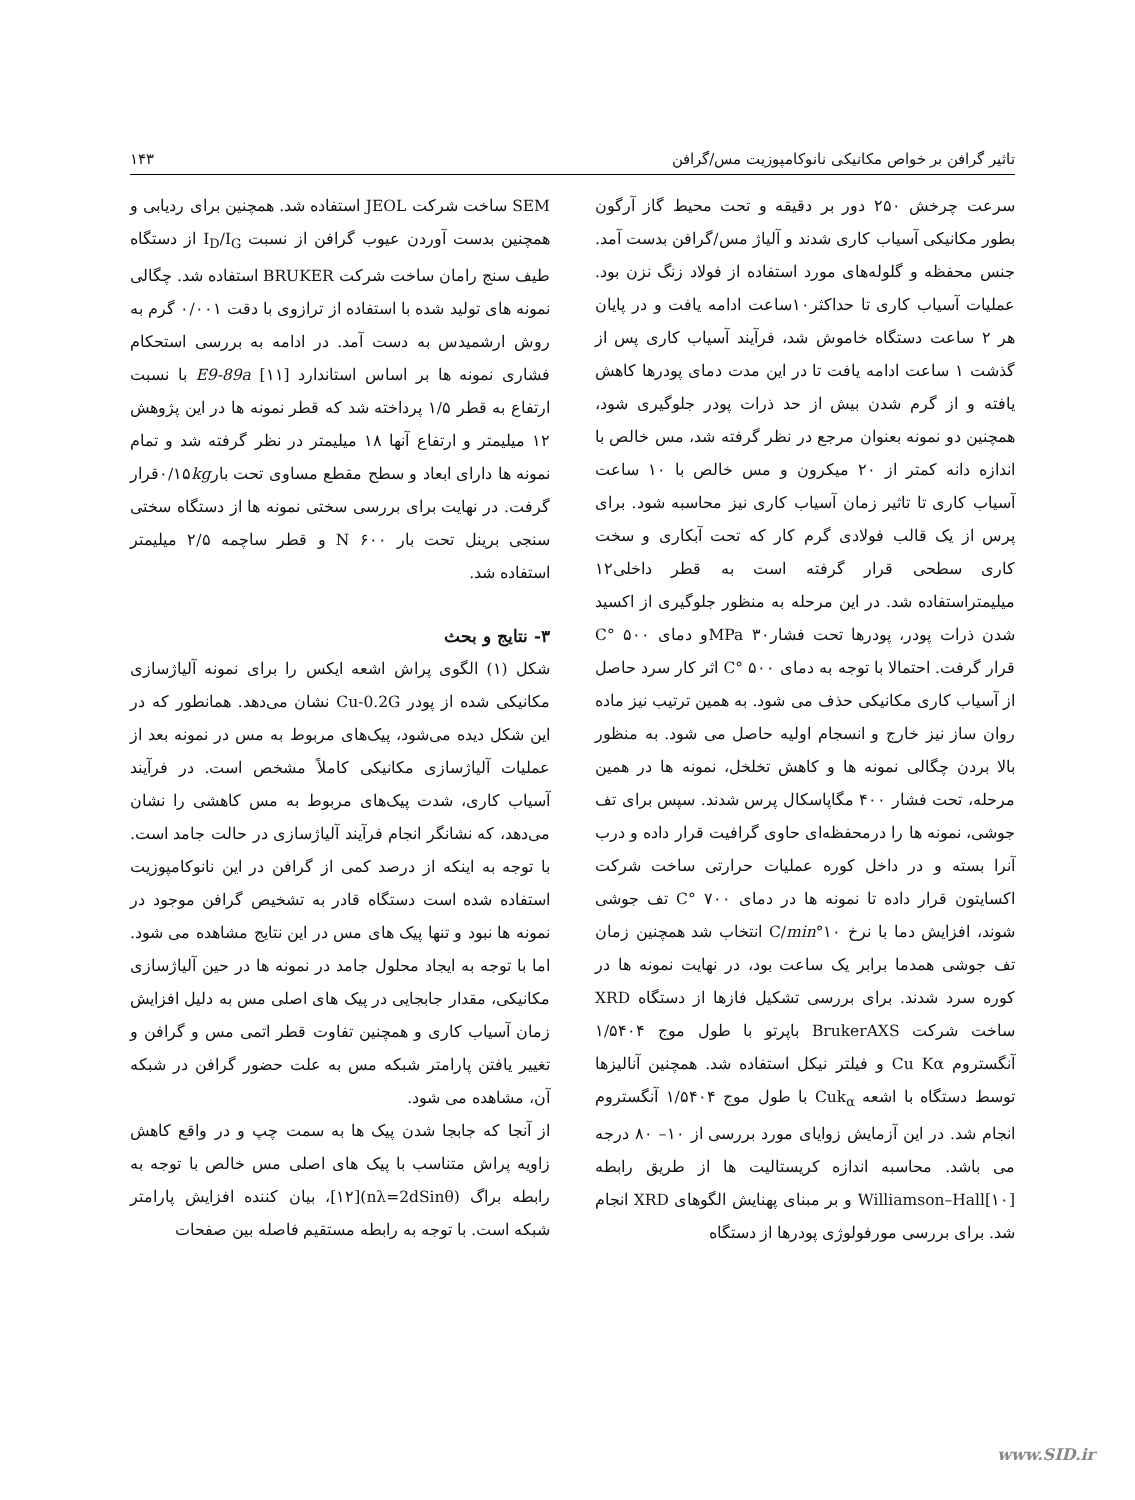تاثیر گرافن بر خواص مکانیکی نانوکامپوزیت مس/گرافن ۱۴۳
سرعت چرخش ۲۵۰ دور بر دقیقه و تحت محیط گاز آرگون بطور مکانیکی آسیاب کاری شدند و آلیاژ مس/گرافن بدست آمد. جنس محفظه و گلوله‌های مورد استفاده از فولاد زنگ نزن بود. عملیات آسیاب کاری تا حداکثر۱۰ساعت ادامه یافت و در پایان هر ۲ ساعت دستگاه خاموش شد، فرآیند آسیاب کاری پس از گذشت ۱ ساعت ادامه یافت تا در این مدت دمای پودرها کاهش یافته و از گرم شدن بیش از حد ذرات پودر جلوگیری شود، همچنین دو نمونه بعنوان مرجع در نظر گرفته شد، مس خالص با اندازه دانه کمتر از ۲۰ میکرون و مس خالص با ۱۰ ساعت آسیاب کاری تا تاثیر زمان آسیاب کاری نیز محاسبه شود. برای پرس از یک قالب فولادی گرم کار که تحت آبکاری و سخت کاری سطحی قرار گرفته است به قطر داخلی۱۲ میلیمتراستفاده شد. در این مرحله به منظور جلوگیری از اکسید شدن ذرات پودر، پودرها تحت فشار۳۰ MPaو دمای ۵۰۰ °C قرار گرفت. احتمالا با توجه به دمای ۵۰۰ °C اثر کار سرد حاصل از آسیاب کاری مکانیکی حذف می شود. به همین ترتیب نیز ماده روان ساز نیز خارج و انسجام اولیه حاصل می شود. به منظور بالا بردن چگالی نمونه ها و کاهش تخلخل، نمونه ها در همین مرحله، تحت فشار ۴۰۰ مگاپاسکال پرس شدند. سپس برای تف جوشی، نمونه ها را درمحفظه‌ای حاوی گرافیت قرار داده و درب آنرا بسته و در داخل کوره عملیات حرارتی ساخت شرکت اکسایتون قرار داده تا نمونه ها در دمای ۷۰۰ °C تف جوشی شوند، افزایش دما با نرخ ۱۰°C/min انتخاب شد همچنین زمان تف جوشی همدما برابر یک ساعت بود، در نهایت نمونه ها در کوره سرد شدند. برای بررسی تشکیل فازها از دستگاه XRD ساخت شرکت BrukerAXS باپرتو با طول موج ۱/۵۴۰۴ آنگستروم Cu Kα و فیلتر نیکل استفاده شد. همچنین آنالیزها توسط دستگاه با اشعه Cuk<sub>α</sub> با طول موج ۱/۵۴۰۴ آنگستروم انجام شد. در این آزمایش زوایای مورد بررسی از ۱۰– ۸۰ درجه می باشد. محاسبه اندازه کریستالیت ها از طریق رابطه Williamson–Hall[۱۰] و بر مبنای پهنایش الگوهای XRD انجام شد. برای بررسی مورفولوژی پودرها از دستگاه
SEM ساخت شرکت JEOL استفاده شد. همچنین برای ردیابی و همچنین بدست آوردن عیوب گرافن از نسبت I<sub>D</sub>/I<sub>G</sub> از دستگاه طیف سنج رامان ساخت شرکت BRUKER استفاده شد. چگالی نمونه های تولید شده با استفاده از ترازوی با دقت ۰/۰۰۱ گرم به روش ارشمیدس به دست آمد. در ادامه به بررسی استحکام فشاری نمونه ها بر اساس استاندارد E9-89a [۱۱] با نسبت ارتفاع به قطر ۱/۵ پرداخته شد که قطر نمونه ها در این پژوهش ۱۲ میلیمتر و ارتفاع آنها ۱۸ میلیمتر در نظر گرفته شد و تمام نمونه ها دارای ابعاد و سطح مقطع مساوی تحت بار۰/۱۵kgقرار گرفت. در نهایت برای بررسی سختی نمونه ها از دستگاه سختی سنجی برینل تحت بار N ۶۰۰ و قطر ساچمه ۲/۵ میلیمتر استفاده شد.
۳- نتایج و بحث
شکل (۱) الگوی پراش اشعه ایکس را برای نمونه آلیاژسازی مکانیکی شده از پودر Cu-0.2G نشان می‌دهد. همانطور که در این شکل دیده می‌شود، پیک‌های مربوط به مس در نمونه بعد از عملیات آلیاژسازی مکانیکی کاملاً مشخص است. در فرآیند آسیاب کاری، شدت پیک‌های مربوط به مس کاهشی را نشان می‌دهد، که نشانگر انجام فرآیند آلیاژسازی در حالت جامد است. با توجه به اینکه از درصد کمی از گرافن در این نانوکامپوزیت استفاده شده است دستگاه قادر به تشخیص گرافن موجود در نمونه ها نبود و تنها پیک های مس در این نتایج مشاهده می شود. اما با توجه به ایجاد محلول جامد در نمونه ها در حین آلیاژسازی مکانیکی، مقدار جابجایی در پیک های اصلی مس به دلیل افزایش زمان آسیاب کاری و همچنین تفاوت قطر اتمی مس و گرافن و تغییر یافتن پارامتر شبکه مس به علت حضور گرافن در شبکه آن، مشاهده می شود.
از آنجا که جابجا شدن پیک ها به سمت چپ و در واقع کاهش زاویه پراش متناسب با پیک های اصلی مس خالص با توجه به رابطه براگ (nλ=2dSinθ)[۱۲]، بیان کننده افزایش پارامتر شبکه است. با توجه به رابطه مستقیم فاصله بین صفحات
www.SID.ir